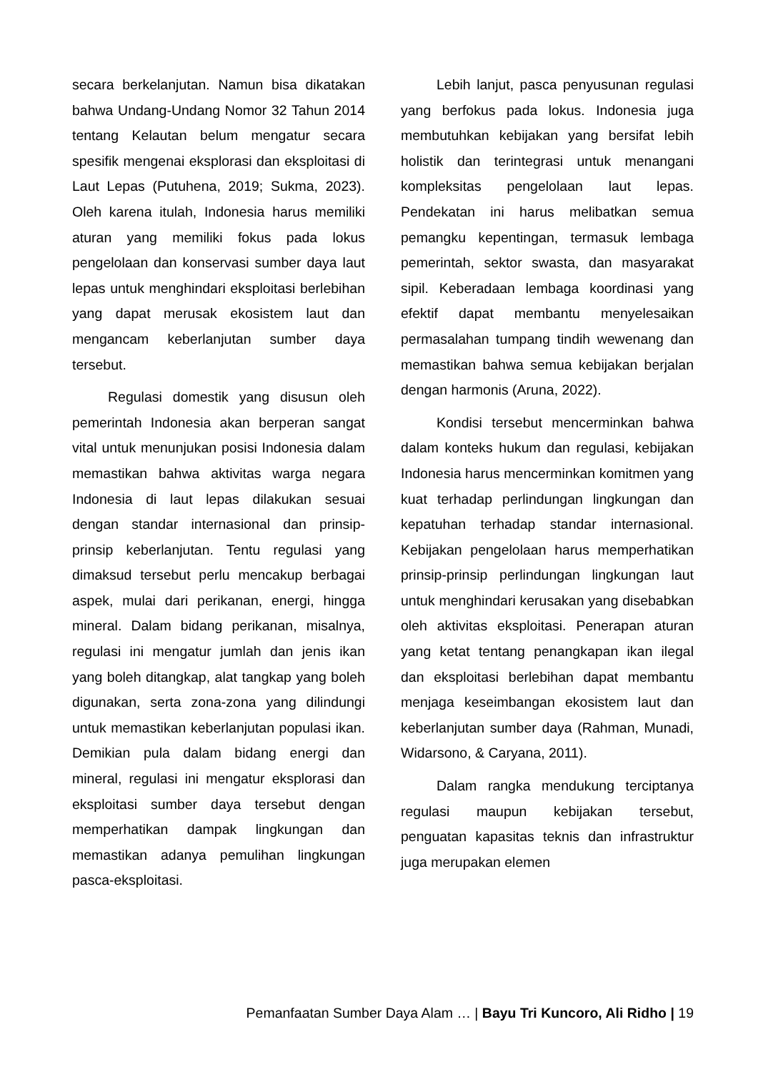secara berkelanjutan. Namun bisa dikatakan bahwa Undang-Undang Nomor 32 Tahun 2014 tentang Kelautan belum mengatur secara spesifik mengenai eksplorasi dan eksploitasi di Laut Lepas (Putuhena, 2019; Sukma, 2023). Oleh karena itulah, Indonesia harus memiliki aturan yang memiliki fokus pada lokus pengelolaan dan konservasi sumber daya laut lepas untuk menghindari eksploitasi berlebihan yang dapat merusak ekosistem laut dan mengancam keberlanjutan sumber daya tersebut.
Regulasi domestik yang disusun oleh pemerintah Indonesia akan berperan sangat vital untuk menunjukan posisi Indonesia dalam memastikan bahwa aktivitas warga negara Indonesia di laut lepas dilakukan sesuai dengan standar internasional dan prinsip-prinsip keberlanjutan. Tentu regulasi yang dimaksud tersebut perlu mencakup berbagai aspek, mulai dari perikanan, energi, hingga mineral. Dalam bidang perikanan, misalnya, regulasi ini mengatur jumlah dan jenis ikan yang boleh ditangkap, alat tangkap yang boleh digunakan, serta zona-zona yang dilindungi untuk memastikan keberlanjutan populasi ikan. Demikian pula dalam bidang energi dan mineral, regulasi ini mengatur eksplorasi dan eksploitasi sumber daya tersebut dengan memperhatikan dampak lingkungan dan memastikan adanya pemulihan lingkungan pasca-eksploitasi.
Lebih lanjut, pasca penyusunan regulasi yang berfokus pada lokus. Indonesia juga membutuhkan kebijakan yang bersifat lebih holistik dan terintegrasi untuk menangani kompleksitas pengelolaan laut lepas. Pendekatan ini harus melibatkan semua pemangku kepentingan, termasuk lembaga pemerintah, sektor swasta, dan masyarakat sipil. Keberadaan lembaga koordinasi yang efektif dapat membantu menyelesaikan permasalahan tumpang tindih wewenang dan memastikan bahwa semua kebijakan berjalan dengan harmonis (Aruna, 2022).
Kondisi tersebut mencerminkan bahwa dalam konteks hukum dan regulasi, kebijakan Indonesia harus mencerminkan komitmen yang kuat terhadap perlindungan lingkungan dan kepatuhan terhadap standar internasional. Kebijakan pengelolaan harus memperhatikan prinsip-prinsip perlindungan lingkungan laut untuk menghindari kerusakan yang disebabkan oleh aktivitas eksploitasi. Penerapan aturan yang ketat tentang penangkapan ikan ilegal dan eksploitasi berlebihan dapat membantu menjaga keseimbangan ekosistem laut dan keberlanjutan sumber daya (Rahman, Munadi, Widarsono, & Caryana, 2011).
Dalam rangka mendukung terciptanya regulasi maupun kebijakan tersebut, penguatan kapasitas teknis dan infrastruktur juga merupakan elemen
Pemanfaatan Sumber Daya Alam … | Bayu Tri Kuncoro, Ali Ridho | 19